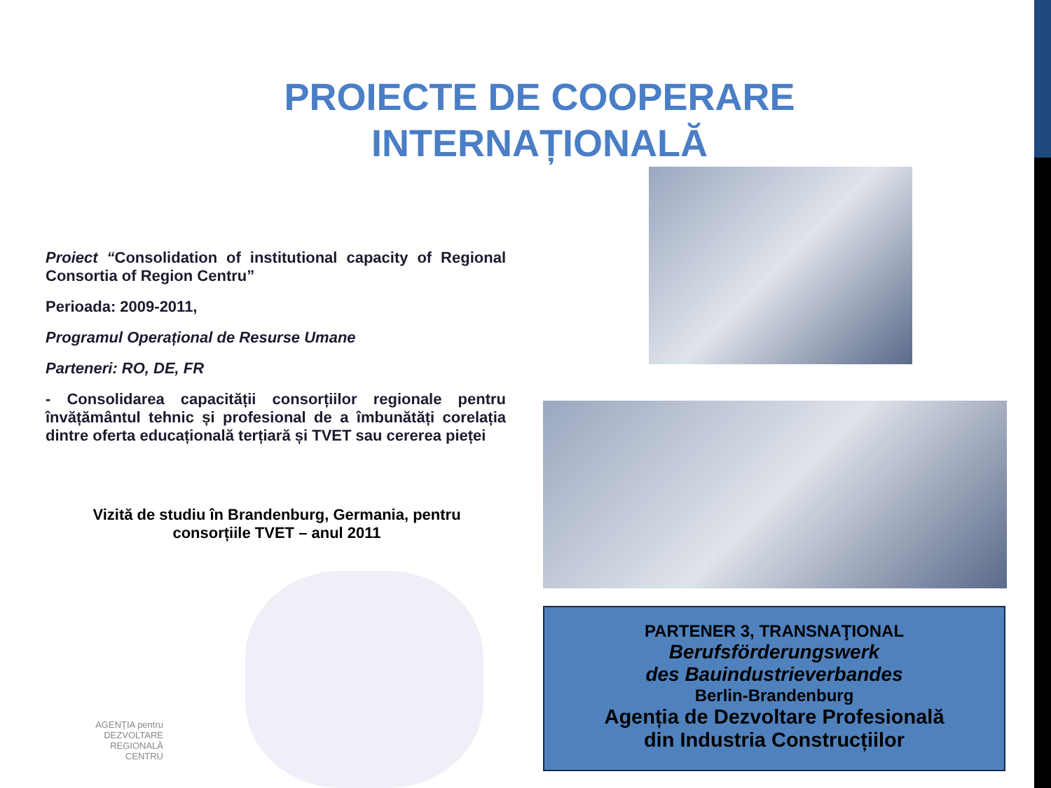PROIECTE DE COOPERARE INTERNAȚIONALĂ
Proiect “Consolidation of institutional capacity of Regional Consortia of Region Centru”
Perioada: 2009-2011,
Programul Operațional de Resurse Umane
Parteneri: RO, DE, FR
- Consolidarea capacității consorțiilor regionale pentru învățământul tehnic și profesional de a îmbunătăți corelația dintre oferta educațională terțiară și TVET sau cererea pieței
Vizită de studiu în Brandenburg, Germania, pentru consorțiile TVET – anul 2011
PARTENER 3, TRANSNAŢIONAL
Berufsförderungswerk
des Bauindustrieverbandes
Berlin-Brandenburg
Agenția de Dezvoltare Profesională
din Industria Construcțiilor
AGENȚIA pentru
DEZVOLTARE
REGIONALĂ
CENTRU